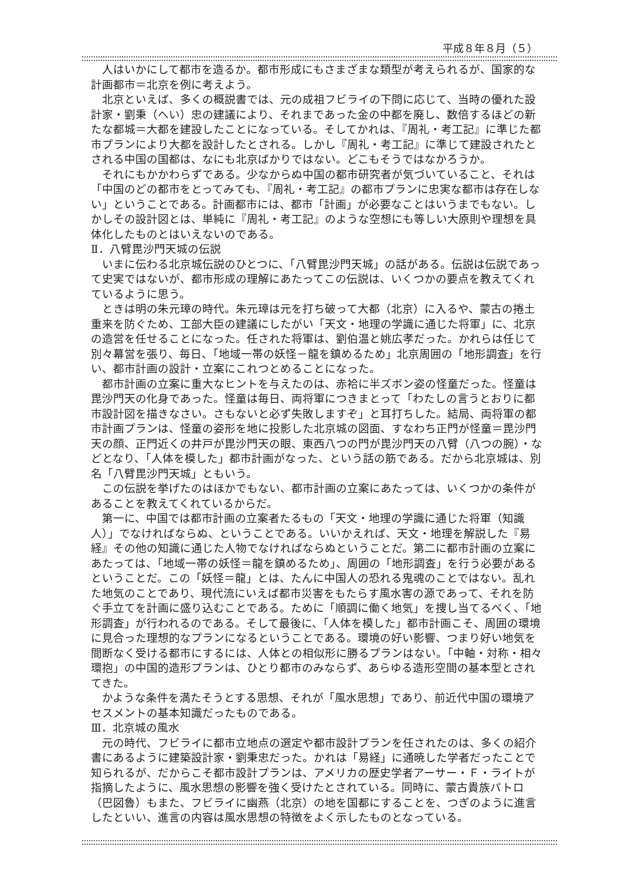平成８年８月（５）
人はいかにして都市を造るか。都市形成にもさまざまな類型が考えられるが、国家的な計画都市＝北京を例に考えよう。
北京といえば、多くの概説書では、元の成祖フビライの下問に応じて、当時の優れた設計家・劉秉（へい）忠の建議により、それまであった金の中都を廃し、数倍するほどの新たな都城＝大都を建設したことになっている。そしてかれは、『周礼・考工記』に準じた都市プランにより大都を設計したとされる。しかし『周礼・考工記』に準じて建設されたとされる中国の国都は、なにも北京ばかりではない。どこもそうではなかろうか。
それにもかかわらずである。少なからぬ中国の都市研究者が気づいていること、それは「中国のどの都市をとってみても、『周礼・考工記』の都市プランに忠実な都市は存在しない」ということである。計画都市には、都市「計画」が必要なことはいうまでもない。しかしその設計図とは、単純に『周礼・考工記』のような空想にも等しい大原則や理想を具体化したものとはいえないのである。
Ⅱ．八臂毘沙門天城の伝説
いまに伝わる北京城伝説のひとつに、「八臂毘沙門天城」の話がある。伝説は伝説であって史実ではないが、都市形成の理解にあたってこの伝説は、いくつかの要点を教えてくれているように思う。
ときは明の朱元璋の時代。朱元璋は元を打ち破って大都（北京）に入るや、蒙古の捲土重来を防ぐため、工部大臣の建議にしたがい「天文・地理の学識に通じた将軍」に、北京の造営を任せることになった。任された将軍は、劉伯温と姚広孝だった。かれらは任じて別々幕営を張り、毎日、「地域一帯の妖怪－龍を鎮めるため」北京周囲の「地形調査」を行い、都市計画の設計・立案にこれつとめることになった。
都市計画の立案に重大なヒントを与えたのは、赤袷に半ズボン姿の怪童だった。怪童は毘沙門天の化身であった。怪童は毎日、両将軍につきまとって「わたしの言うとおりに都市設計図を描きなさい。さもないと必ず失敗しますぞ」と耳打ちした。結局、両将軍の都市計画プランは、怪童の姿形を地に投影した北京城の図面、すなわち正門が怪童＝毘沙門天の顔、正門近くの井戸が毘沙門天の眼、東西八つの門が毘沙門天の八臂（八つの腕）・などとなり、「人体を模した」都市計画がなった、という話の筋である。だから北京城は、別名「八臂毘沙門天城」ともいう。
この伝説を挙げたのはほかでもない、都市計画の立案にあたっては、いくつかの条件があることを教えてくれているからだ。
第一に、中国では都市計画の立案者たるもの「天文・地理の学識に通じた将軍（知識人）」でなければならぬ、ということである。いいかえれば、天文・地理を解説した『易経』その他の知識に通じた人物でなければならぬということだ。第二に都市計画の立案にあたっては、「地域一帯の妖怪＝龍を鎮めるため」、周囲の「地形調査」を行う必要があるということだ。この「妖怪＝龍」とは、たんに中国人の恐れる鬼魂のことではない。乱れた地気のことであり、現代流にいえば都市災害をもたらす風水害の源であって、それを防ぐ手立てを計画に盛り込むことである。ために「順調に働く地気」を捜し当てるべく、「地形調査」が行われるのである。そして最後に、「人体を模した」都市計画こそ、周囲の環境に見合った理想的なプランになるということである。環境の好い影響、つまり好い地気を間断なく受ける都市にするには、人体との相似形に勝るプランはない。「中軸・対称・相々環抱」の中国的造形プランは、ひとり都市のみならず、あらゆる造形空間の基本型とされてきた。
かような条件を満たそうとする思想、それが「風水思想」であり、前近代中国の環境アセスメントの基本知識だったものである。
Ⅲ．北京城の風水
元の時代、フビライに都市立地点の選定や都市設計プランを任されたのは、多くの紹介書にあるように建築設計家・劉秉忠だった。かれは「易経」に通暁した学者だったことで知られるが、だからこそ都市設計プランは、アメリカの歴史学者アーサー・Ｆ・ライトが指摘したように、風水思想の影響を強く受けたとされている。同時に、蒙古貴族パトロ（巴図魯）もまた、フビライに幽燕（北京）の地を国都にすることを、つぎのように進言したといい、進言の内容は風水思想の特徴をよく示したものとなっている。